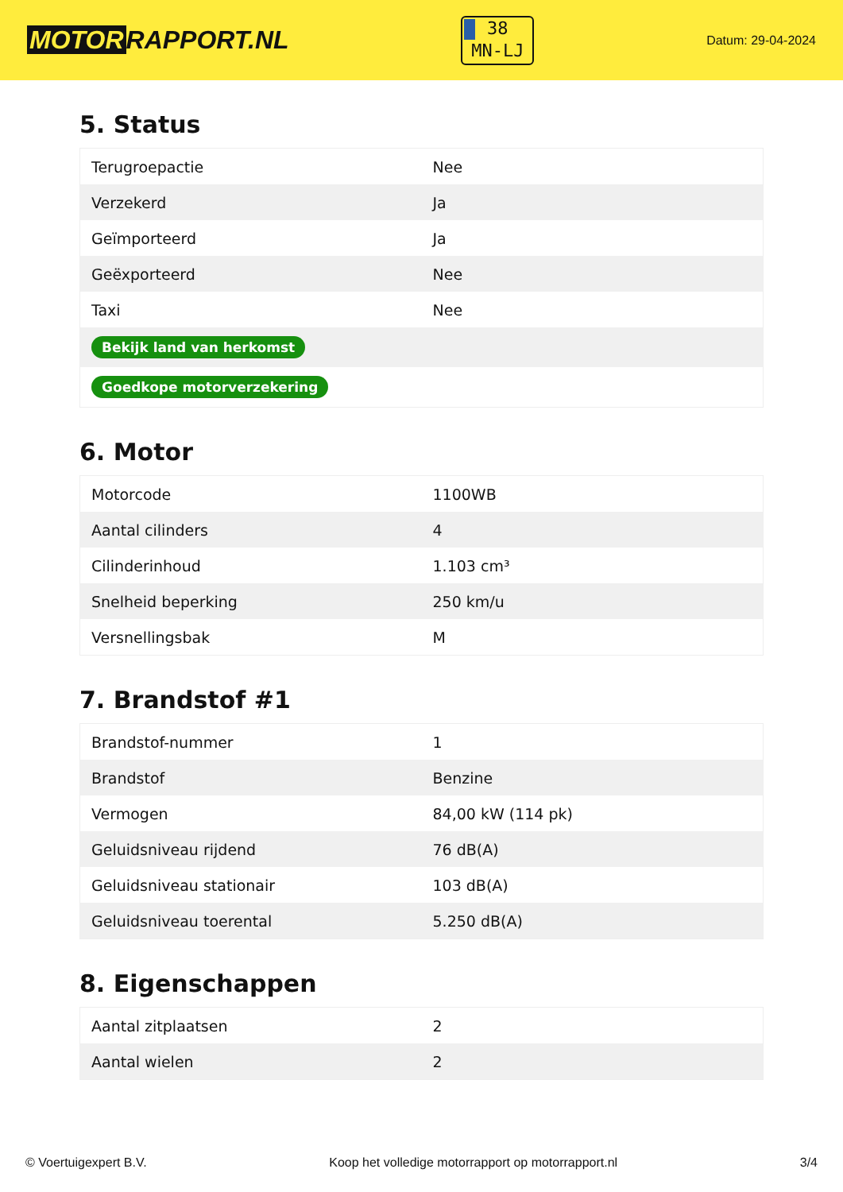MOTOR RAPPORT.NL
38
MN-LJ
Datum: 29-04-2024
5. Status
| Terugroepactie | Nee |
| Verzekerd | Ja |
| Geïmporteerd | Ja |
| Geëxporteerd | Nee |
| Taxi | Nee |
| Bekijk land van herkomst | |
| Goedkope motorverzekering | |
6. Motor
| Motorcode | 1100WB |
| Aantal cilinders | 4 |
| Cilinderinhoud | 1.103 cm³ |
| Snelheid beperking | 250 km/u |
| Versnellingsbak | M |
7. Brandstof #1
| Brandstof-nummer | 1 |
| Brandstof | Benzine |
| Vermogen | 84,00 kW (114 pk) |
| Geluidsniveau rijdend | 76 dB(A) |
| Geluidsniveau stationair | 103 dB(A) |
| Geluidsniveau toerental | 5.250 dB(A) |
8. Eigenschappen
| Aantal zitplaatsen | 2 |
| Aantal wielen | 2 |
© Voertuigexpert B.V. Koop het volledige motorrapport op motorrapport.nl 3/4